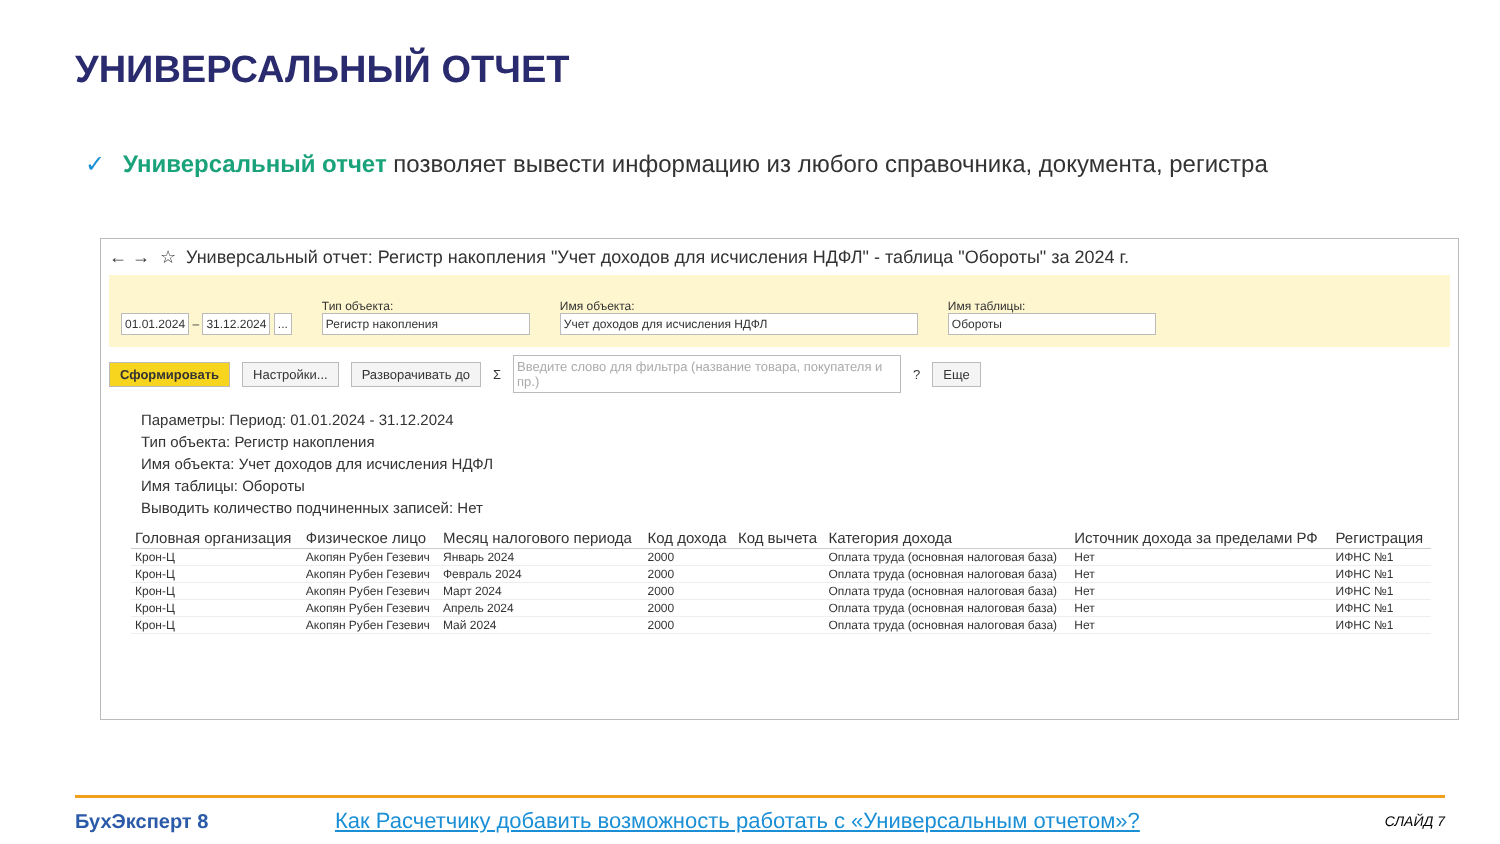УНИВЕРСАЛЬНЫЙ ОТЧЕТ
✓ Универсальный отчет позволяет вывести информацию из любого справочника, документа, регистра
← → ☆ Универсальный отчет: Регистр накопления "Учет доходов для исчисления НДФЛ" - таблица "Обороты" за 2024 г.
01.01.2024 – 31.12.2024 ...
Тип объекта:
Регистр накопления
Имя объекта:
Учет доходов для исчисления НДФЛ
Имя таблицы:
Обороты
Сформировать Настройки... Разворачивать до Σ Введите слово для фильтра (название товара, покупателя и пр.)? Еще
Параметры: Период: 01.01.2024 - 31.12.2024
Тип объекта: Регистр накопления
Имя объекта: Учет доходов для исчисления НДФЛ
Имя таблицы: Обороты
Выводить количество подчиненных записей: Нет
| Головная организация | Физическое лицо | Месяц налогового периода | Код дохода | Код вычета | Категория дохода | Источник дохода за пределами РФ | Регистрация |
| --- | --- | --- | --- | --- | --- | --- | --- |
| Крон-Ц | Акопян Рубен Гезевич | Январь 2024 | 2000 | | Оплата труда (основная налоговая база) | Нет | ИФНС №1 |
| Крон-Ц | Акопян Рубен Гезевич | Февраль 2024 | 2000 | | Оплата труда (основная налоговая база) | Нет | ИФНС №1 |
| Крон-Ц | Акопян Рубен Гезевич | Март 2024 | 2000 | | Оплата труда (основная налоговая база) | Нет | ИФНС №1 |
| Крон-Ц | Акопян Рубен Гезевич | Апрель 2024 | 2000 | | Оплата труда (основная налоговая база) | Нет | ИФНС №1 |
| Крон-Ц | Акопян Рубен Гезевич | Май 2024 | 2000 | | Оплата труда (основная налоговая база) | Нет | ИФНС №1 |
БухЭксперт 8 Как Расчетчику добавить возможность работать с «Универсальным отчетом»? СЛАЙД 7